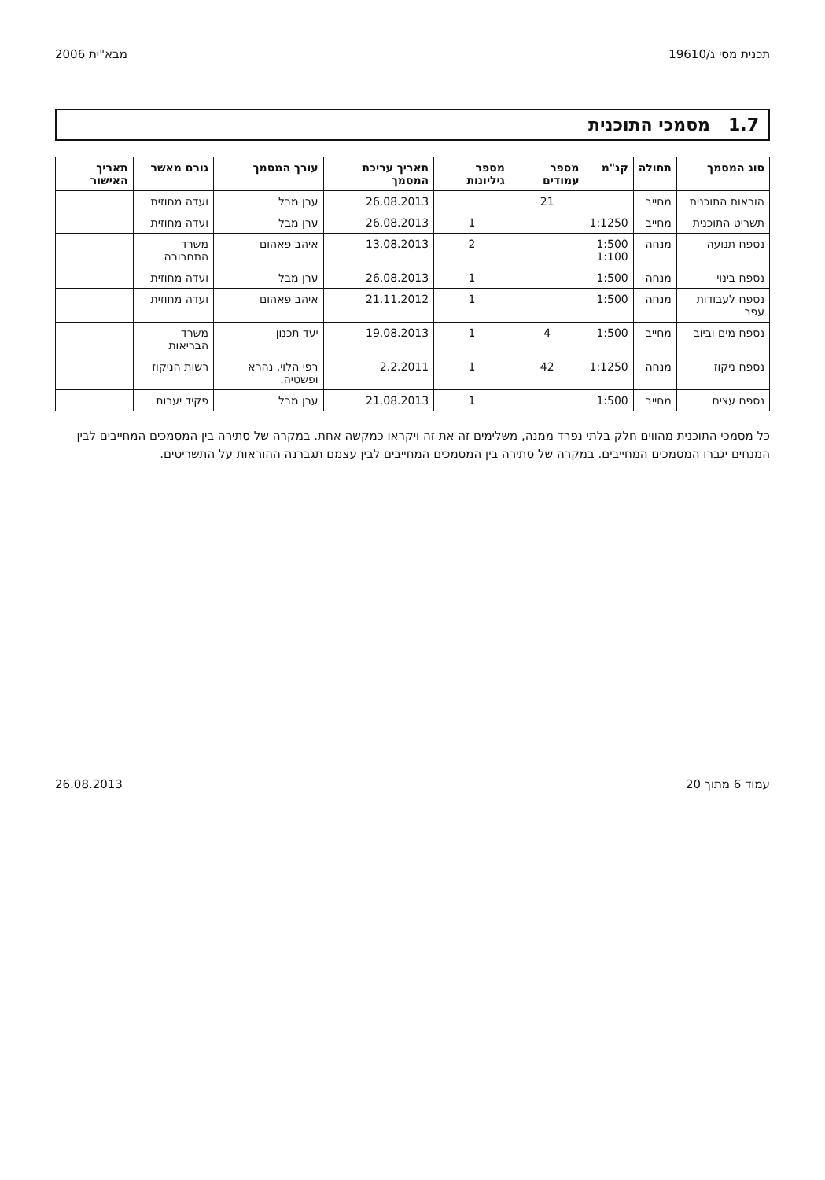תכנית מסי ג/19610 מבא"ית 2006
1.7 מסמכי התוכנית
| סוג המסמך | תחולה | קנ"מ | מספר עמודים | מספר גיליונות | תאריך עריכת המסמך | עורך המסמך | גורם מאשר | תאריך האישור |
| --- | --- | --- | --- | --- | --- | --- | --- | --- |
| הוראות התוכנית | מחייב | | 21 | | 26.08.2013 | ערן מבל | ועדה מחוזית | |
| תשריט התוכנית | מחייב | 1:1250 | | 1 | 26.08.2013 | ערן מבל | ועדה מחוזית | |
| נספח תנועה | מנחה | 1:500 1:100 | | 2 | 13.08.2013 | איהב פאהום | משרד התחבורה | |
| נספח בינוי | מנחה | 1:500 | | 1 | 26.08.2013 | ערן מבל | ועדה מחוזית | |
| נספח לעבודות עפר | מנחה | 1:500 | | 1 | 21.11.2012 | איהב פאהום | ועדה מחוזית | |
| נספח מים וביוב | מחייב | 1:500 | 4 | 1 | 19.08.2013 | יעד תכנון | משרד הבריאות | |
| נספח ניקוז | מנחה | 1:1250 | 42 | 1 | 2.2.2011 | רפי הלוי, נהרא ופשטיה. | רשות הניקוז | |
| נספח עצים | מחייב | 1:500 | | 1 | 21.08.2013 | ערן מבל | פקיד יערות | |
כל מסמכי התוכנית מהווים חלק בלתי נפרד ממנה, משלימים זה את זה ויקראו כמקשה אחת. במקרה של סתירה בין המסמכים המחייבים לבין המנחים יגברו המסמכים המחייבים. במקרה של סתירה בין המסמכים המחייבים לבין עצמם תגברנה ההוראות על התשריטים.
עמוד 6 מתוך 20 26.08.2013